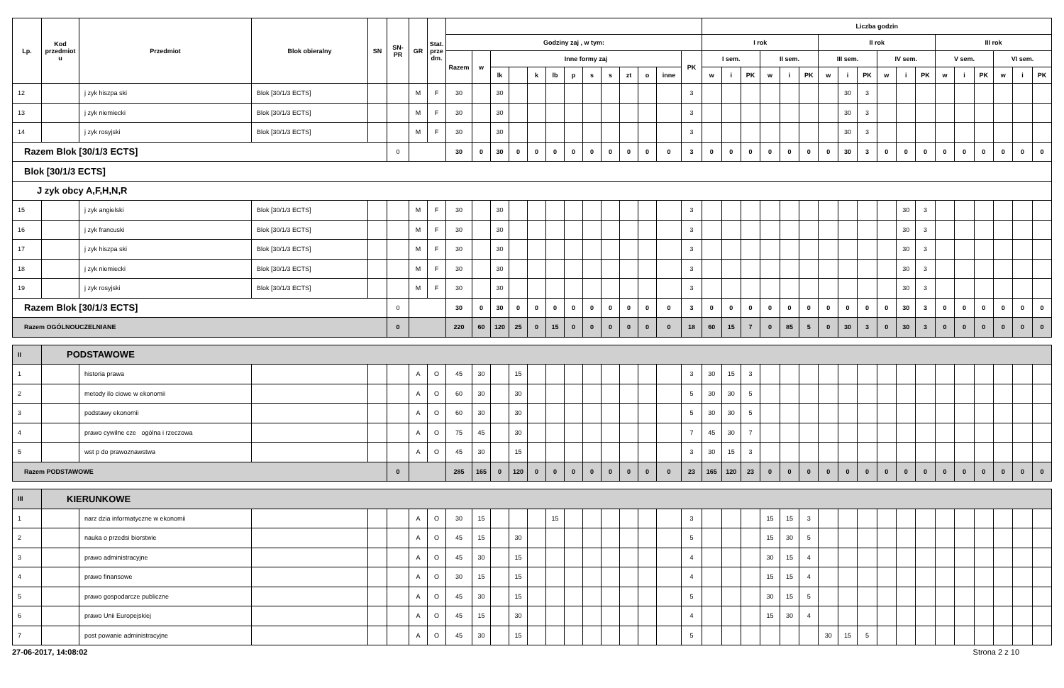| Lp. | Kod przedmiot u | Przedmiot | Blok obieralny | SN | SN- PR | GR | Stat. prze dm. | | | | | | | | | | | | | | Liczba godzin | | | | | | | | | | | | | | | | | |
| --- | --- | --- | --- | --- | --- | --- | --- | --- | --- | --- | --- | --- | --- | --- | --- | --- | --- | --- | --- | --- | --- | --- | --- | --- | --- | --- | --- | --- | --- | --- | --- | --- | --- | --- | --- | --- | --- | --- |
| | | | | | | | | Godziny zaj , w tym: | | | | | | | | | | | | | I rok | | | | | | II rok | | | | | | III rok | | | | | |
| | | | | | | | | Razem | w | Inne formy zaj | | | | | | | | | | PK | I sem. | | | II sem. | | | III sem. | | | IV sem. | | | V sem. | | | VI sem. | | |
| | | | | | | | | | | lk | | k | lb | p | s | s | zt | o | inne | | w | i | PK | w | i | PK | w | i | PK | w | i | PK | w | i | PK | w | i | PK |
| 12 | | j zyk hiszpa ski | Blok [30/1/3 ECTS] | | | M | F | 30 | | 30 | | | | | | | | | | 3 | | | | | | | | 30 | 3 | | | | | | | | | |
| 13 | | j zyk niemiecki | Blok [30/1/3 ECTS] | | | M | F | 30 | | 30 | | | | | | | | | | 3 | | | | | | | | 30 | 3 | | | | | | | | | |
| 14 | | j zyk rosyjski | Blok [30/1/3 ECTS] | | | M | F | 30 | | 30 | | | | | | | | | | 3 | | | | | | | | 30 | 3 | | | | | | | | | |
| Razem Blok [30/1/3 ECTS] | | | | | 0 | | | 30 | 0 | 30 | 0 | 0 | 0 | 0 | 0 | 0 | 0 | 0 | 0 | 3 | 0 | 0 | 0 | 0 | 0 | 0 | 0 | 30 | 3 | 0 | 0 | 0 | 0 | 0 | 0 | 0 | 0 | 0 |
| Blok [30/1/3 ECTS] | | | | | | | | | | | | | | | | | | | | | | | | | | | | | | | | | | | | | | |
| J zyk obcy A,F,H,N,R | | | | | | | | | | | | | | | | | | | | | | | | | | | | | | | | | | | | | | |
| 15 | | j zyk angielski | Blok [30/1/3 ECTS] | | | M | F | 30 | | 30 | | | | | | | | | | 3 | | | | | | | | | | | 30 | 3 | | | | | | |
| 16 | | j zyk francuski | Blok [30/1/3 ECTS] | | | M | F | 30 | | 30 | | | | | | | | | | 3 | | | | | | | | | | | 30 | 3 | | | | | | |
| 17 | | j zyk hiszpa ski | Blok [30/1/3 ECTS] | | | M | F | 30 | | 30 | | | | | | | | | | 3 | | | | | | | | | | | 30 | 3 | | | | | | |
| 18 | | j zyk niemiecki | Blok [30/1/3 ECTS] | | | M | F | 30 | | 30 | | | | | | | | | | 3 | | | | | | | | | | | 30 | 3 | | | | | | |
| 19 | | j zyk rosyjski | Blok [30/1/3 ECTS] | | | M | F | 30 | | 30 | | | | | | | | | | 3 | | | | | | | | | | | 30 | 3 | | | | | | |
| Razem Blok [30/1/3 ECTS] | | | | | 0 | | | 30 | 0 | 30 | 0 | 0 | 0 | 0 | 0 | 0 | 0 | 0 | 0 | 3 | 0 | 0 | 0 | 0 | 0 | 0 | 0 | 0 | 0 | 0 | 30 | 3 | 0 | 0 | 0 | 0 | 0 | 0 |
| Razem OGÓLNOUCZELNIANE | | | | | 0 | | | 220 | 60 | 120 | 25 | 0 | 15 | 0 | 0 | 0 | 0 | 0 | 0 | 18 | 60 | 15 | 7 | 0 | 85 | 5 | 0 | 30 | 3 | 0 | 30 | 3 | 0 | 0 | 0 | 0 | 0 | 0 |
| II | PODSTAWOWE | | | | | | | | | | | | | | | | | | | | | | | | | | | | | | | | | | | | | |
| 1 | | historia prawa | | | | A | O | 45 | 30 | | 15 | | | | | | | | | 3 | 30 | 15 | 3 | | | | | | | | | | | | | | | |
| 2 | | metody ilo ciowe w ekonomii | | | | A | O | 60 | 30 | | 30 | | | | | | | | | 5 | 30 | 30 | 5 | | | | | | | | | | | | | | | |
| 3 | | podstawy ekonomii | | | | A | O | 60 | 30 | | 30 | | | | | | | | | 5 | 30 | 30 | 5 | | | | | | | | | | | | | | | |
| 4 | | prawo cywilne cze ogólna i rzeczowa | | | | A | O | 75 | 45 | | 30 | | | | | | | | | 7 | 45 | 30 | 7 | | | | | | | | | | | | | | | |
| 5 | | wst p do prawoznawstwa | | | | A | O | 45 | 30 | | 15 | | | | | | | | | 3 | 30 | 15 | 3 | | | | | | | | | | | | | | | |
| Razem PODSTAWOWE | | | | | 0 | | | 285 | 165 | 0 | 120 | 0 | 0 | 0 | 0 | 0 | 0 | 0 | 0 | 23 | 165 | 120 | 23 | 0 | 0 | 0 | 0 | 0 | 0 | 0 | 0 | 0 | 0 | 0 | 0 | 0 | 0 | 0 |
| III | KIERUNKOWE | | | | | | | | | | | | | | | | | | | | | | | | | | | | | | | | | | | | | |
| 1 | | narz dzia informatyczne w ekonomii | | | | A | O | 30 | 15 | | | | 15 | | | | | | | 3 | | | | 15 | 15 | 3 | | | | | | | | | | | | |
| 2 | | nauka o przedsi biorstwie | | | | A | O | 45 | 15 | | 30 | | | | | | | | | 5 | | | | 15 | 30 | 5 | | | | | | | | | | | | |
| 3 | | prawo administracyjne | | | | A | O | 45 | 30 | | 15 | | | | | | | | | 4 | | | | 30 | 15 | 4 | | | | | | | | | | | | |
| 4 | | prawo finansowe | | | | A | O | 30 | 15 | | 15 | | | | | | | | | 4 | | | | 15 | 15 | 4 | | | | | | | | | | | | |
| 5 | | prawo gospodarcze publiczne | | | | A | O | 45 | 30 | | 15 | | | | | | | | | 5 | | | | 30 | 15 | 5 | | | | | | | | | | | | |
| 6 | | prawo Unii Europejskiej | | | | A | O | 45 | 15 | | 30 | | | | | | | | | 4 | | | | 15 | 30 | 4 | | | | | | | | | | | | |
| 7 | | post powanie administracyjne | | | | A | O | 45 | 30 | | 15 | | | | | | | | | 5 | | | | | | | 30 | 15 | 5 | | | | | | | | | |
27-06-2017, 14:08:02 Strona 2 z 10